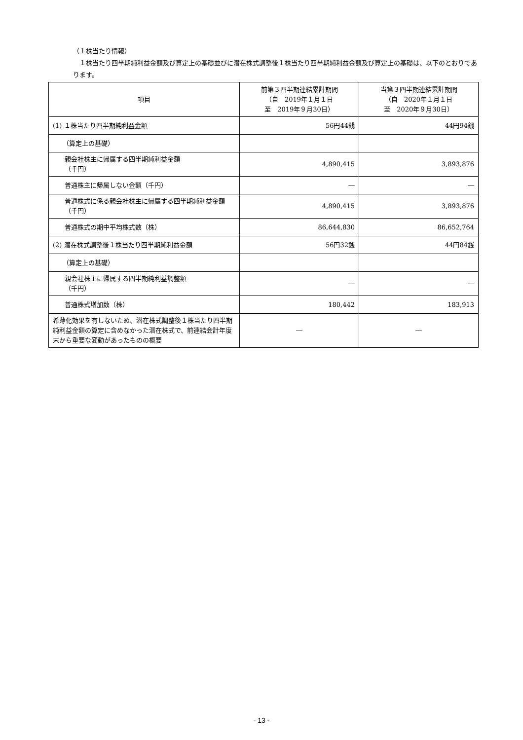（１株当たり情報）
１株当たり四半期純利益金額及び算定上の基礎並びに潜在株式調整後１株当たり四半期純利益金額及び算定上の基礎は、以下のとおりであります。
| 項目 | 前第３四半期連結累計期間 （自 2019年１月１日 至 2019年９月30日） | 当第３四半期連結累計期間 （自 2020年１月１日 至 2020年９月30日） |
| --- | --- | --- |
| (1) １株当たり四半期純利益金額 | 56円44銭 | 44円94銭 |
| （算定上の基礎） | | |
| 親会社株主に帰属する四半期純利益金額 （千円） | 4,890,415 | 3,893,876 |
| 普通株主に帰属しない金額（千円） | ― | ― |
| 普通株式に係る親会社株主に帰属する四半期純利益金額（千円） | 4,890,415 | 3,893,876 |
| 普通株式の期中平均株式数（株） | 86,644,830 | 86,652,764 |
| (2) 潜在株式調整後１株当たり四半期純利益金額 | 56円32銭 | 44円84銭 |
| （算定上の基礎） | | |
| 親会社株主に帰属する四半期純利益調整額 （千円） | ― | ― |
| 普通株式増加数（株） | 180,442 | 183,913 |
| 希薄化効果を有しないため、潜在株式調整後１株当たり四半期純利益金額の算定に含めなかった潜在株式で、前連結会計年度末から重要な変動があったものの概要 | ― | ― |
- 13 -